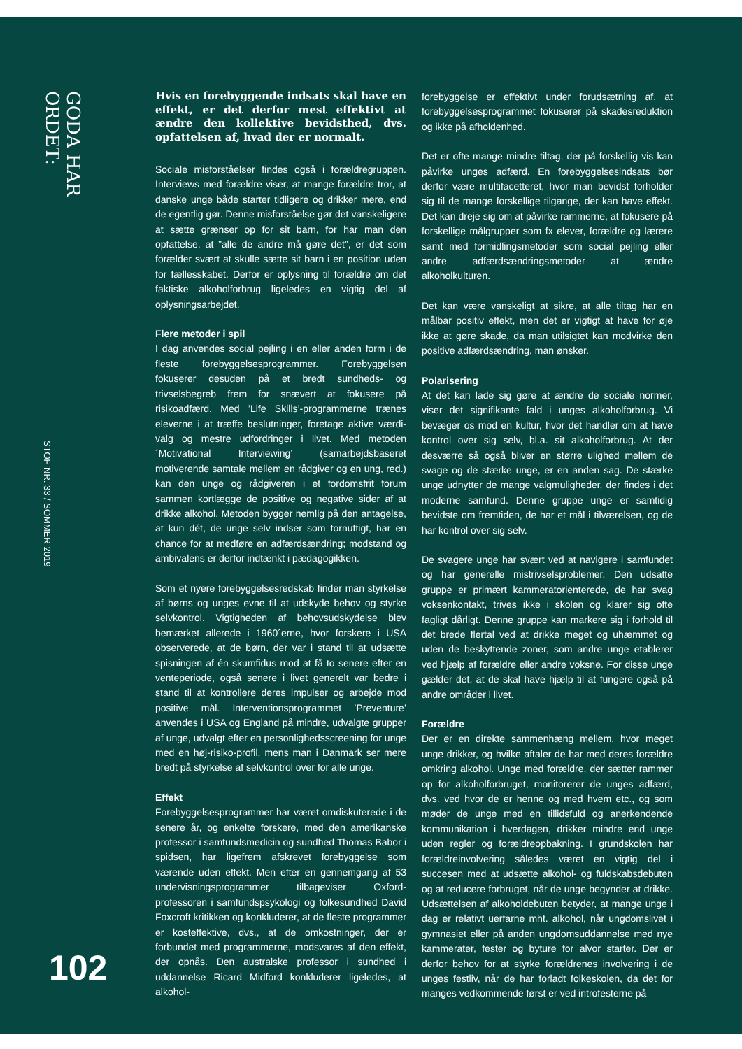GODA HAR ORDET:
STOF NR. 33 / SOMMER 2019
102
Hvis en forebyggende indsats skal have en effekt, er det derfor mest effektivt at ændre den kollektive bevidsthed, dvs. opfattelsen af, hvad der er normalt.
Sociale misforståelser findes også i forældregruppen. Interviews med forældre viser, at mange forældre tror, at danske unge både starter tidligere og drikker mere, end de egentlig gør. Denne misforståelse gør det vanskeligere at sætte grænser op for sit barn, for har man den opfattelse, at ”alle de andre må gøre det”, er det som forælder svært at skulle sætte sit barn i en position uden for fællesskabet. Derfor er oplysning til forældre om det faktiske alkoholforbrug ligeledes en vigtig del af oplysningsarbejdet.
Flere metoder i spil
I dag anvendes social pejling i en eller anden form i de fleste forebyggelsesprogrammer. Forebyggelsen fokuserer desuden på et bredt sundheds- og trivselsbegreb frem for snævert at fokusere på risikoadfærd. Med ’Life Skills’-programmerne trænes eleverne i at træffe beslutninger, foretage aktive værdi-valg og mestre udfordringer i livet. Med metoden ´Motivational Interviewing’ (samarbejdsbaseret motiverende samtale mellem en rådgiver og en ung, red.) kan den unge og rådgiveren i et fordomsfrit forum sammen kortlægge de positive og negative sider af at drikke alkohol. Metoden bygger nemlig på den antagelse, at kun dét, de unge selv indser som fornuftigt, har en chance for at medføre en adfærdsændring; modstand og ambivalens er derfor indtænkt i pædagogikken.
Som et nyere forebyggelsesredskab finder man styrkelse af børns og unges evne til at udskyde behov og styrke selvkontrol. Vigtigheden af behovsudskydelse blev bemærket allerede i 1960´erne, hvor forskere i USA observerede, at de børn, der var i stand til at udsætte spisningen af én skumfidus mod at få to senere efter en venteperiode, også senere i livet generelt var bedre i stand til at kontrollere deres impulser og arbejde mod positive mål. Interventionsprogrammet ’Preventure’ anvendes i USA og England på mindre, udvalgte grupper af unge, udvalgt efter en personlighedsscreening for unge med en høj-risiko-profil, mens man i Danmark ser mere bredt på styrkelse af selvkontrol over for alle unge.
Effekt
Forebyggelsesprogrammer har været omdiskuterede i de senere år, og enkelte forskere, med den amerikanske professor i samfundsmedicin og sundhed Thomas Babor i spidsen, har ligefrem afskrevet forebyggelse som værende uden effekt. Men efter en gennemgang af 53 undervisningsprogrammer tilbageviser Oxford-professoren i samfundspsykologi og folkesundhed David Foxcroft kritikken og konkluderer, at de fleste programmer er kosteffektive, dvs., at de omkostninger, der er forbundet med programmerne, modsvares af den effekt, der opnås. Den australske professor i sundhed i uddannelse Ricard Midford konkluderer ligeledes, at alkohol-
forebyggelse er effektivt under forudsætning af, at forebyggelsesprogrammet fokuserer på skadesreduktion og ikke på afholdenhed.
Det er ofte mange mindre tiltag, der på forskellig vis kan påvirke unges adfærd. En forebyggelsesindsats bør derfor være multifacetteret, hvor man bevidst forholder sig til de mange forskellige tilgange, der kan have effekt. Det kan dreje sig om at påvirke rammerne, at fokusere på forskellige målgrupper som fx elever, forældre og lærere samt med formidlingsmetoder som social pejling eller andre adfærdsændringsmetoder at ændre alkoholkulturen.
Det kan være vanskeligt at sikre, at alle tiltag har en målbar positiv effekt, men det er vigtigt at have for øje ikke at gøre skade, da man utilsigtet kan modvirke den positive adfærdsændring, man ønsker.
Polarisering
At det kan lade sig gøre at ændre de sociale normer, viser det signifikante fald i unges alkoholforbrug. Vi bevæger os mod en kultur, hvor det handler om at have kontrol over sig selv, bl.a. sit alkoholforbrug. At der desværre så også bliver en større ulighed mellem de svage og de stærke unge, er en anden sag. De stærke unge udnytter de mange valgmuligheder, der findes i det moderne samfund. Denne gruppe unge er samtidig bevidste om fremtiden, de har et mål i tilværelsen, og de har kontrol over sig selv.
De svagere unge har svært ved at navigere i samfundet og har generelle mistrivselsproblemer. Den udsatte gruppe er primært kammeratorienterede, de har svag voksenkontakt, trives ikke i skolen og klarer sig ofte fagligt dårligt. Denne gruppe kan markere sig i forhold til det brede flertal ved at drikke meget og uhæmmet og uden de beskyttende zoner, som andre unge etablerer ved hjælp af forældre eller andre voksne. For disse unge gælder det, at de skal have hjælp til at fungere også på andre områder i livet.
Forældre
Der er en direkte sammenhæng mellem, hvor meget unge drikker, og hvilke aftaler de har med deres forældre omkring alkohol. Unge med forældre, der sætter rammer op for alkoholforbruget, monitorerer de unges adfærd, dvs. ved hvor de er henne og med hvem etc., og som møder de unge med en tillidsfuld og anerkendende kommunikation i hverdagen, drikker mindre end unge uden regler og forældreopbakning. I grundskolen har forældreinvolvering således været en vigtig del i succesen med at udsætte alkohol- og fuldskabsdebuten og at reducere forbruget, når de unge begynder at drikke. Udsættelsen af alkoholdebuten betyder, at mange unge i dag er relativt uerfarne mht. alkohol, når ungdomslivet i gymnasiet eller på anden ungdomsuddannelse med nye kammerater, fester og byture for alvor starter. Der er derfor behov for at styrke forældrenes involvering i de unges festliv, når de har forladt folkeskolen, da det for manges vedkommende først er ved introfesterne på